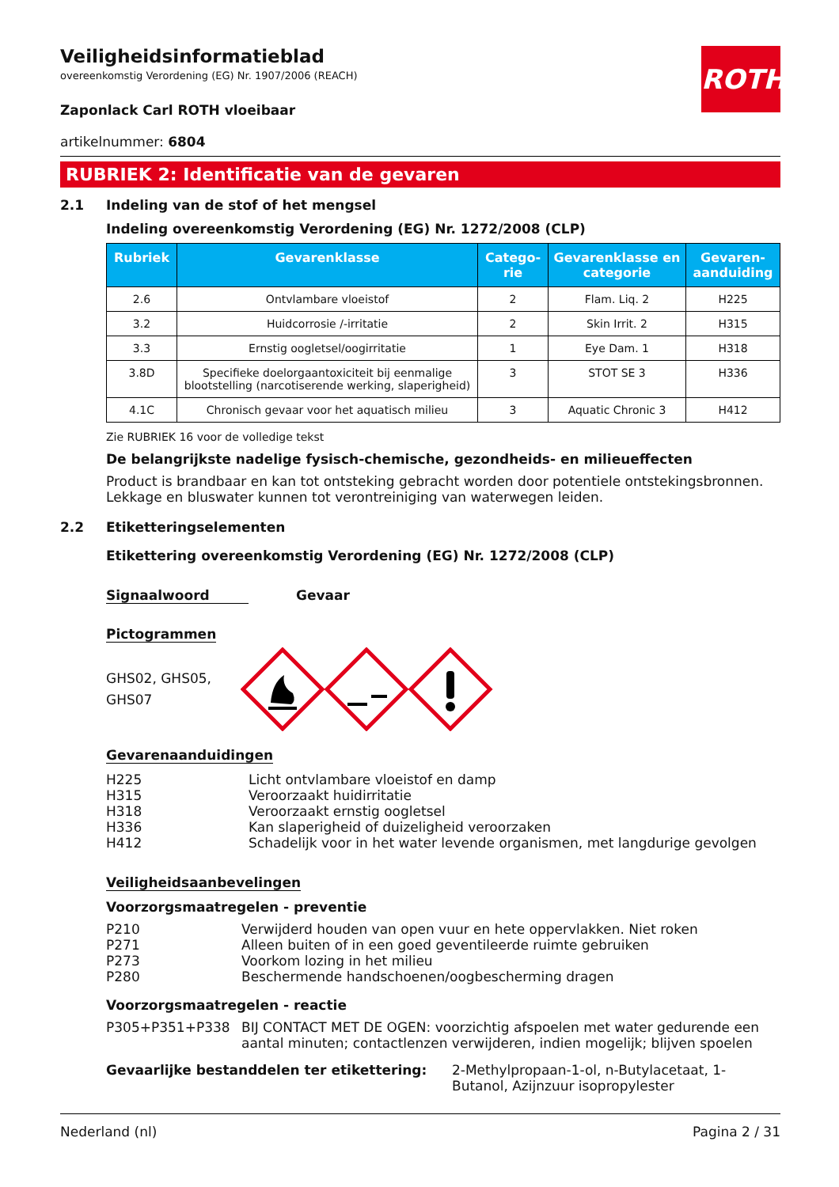ROTH
Veiligheidsinformatieblad
overeenkomstig Verordening (EG) Nr. 1907/2006 (REACH)
Zaponlack Carl ROTH vloeibaar
artikelnummer: 6804
RUBRIEK 2: Identificatie van de gevaren
2.1 Indeling van de stof of het mengsel
Indeling overeenkomstig Verordening (EG) Nr. 1272/2008 (CLP)
| Rubriek | Gevarenklasse | Catego-rie | Gevarenklasse en categorie | Gevaren-aanduiding |
| --- | --- | --- | --- | --- |
| 2.6 | Ontvlambare vloeistof | 2 | Flam. Liq. 2 | H225 |
| 3.2 | Huidcorrosie /-irritatie | 2 | Skin Irrit. 2 | H315 |
| 3.3 | Ernstig oogletsel/oogirritatie | 1 | Eye Dam. 1 | H318 |
| 3.8D | Specifieke doelorgaantoxiciteit bij eenmalige blootstelling (narcotiserende werking, slaperigheid) | 3 | STOT SE 3 | H336 |
| 4.1C | Chronisch gevaar voor het aquatisch milieu | 3 | Aquatic Chronic 3 | H412 |
Zie RUBRIEK 16 voor de volledige tekst
De belangrijkste nadelige fysisch-chemische, gezondheids- en milieueffecten
Product is brandbaar en kan tot ontsteking gebracht worden door potentiele ontstekingsbronnen. Lekkage en bluswater kunnen tot verontreiniging van waterwegen leiden.
2.2 Etiketteringselementen
Etikettering overeenkomstig Verordening (EG) Nr. 1272/2008 (CLP)
Signaalwoord Gevaar
Pictogrammen
GHS02, GHS05, GHS07
Gevarenaanduidingen
H225 Licht ontvlambare vloeistof en damp
H315 Veroorzaakt huidirritatie
H318 Veroorzaakt ernstig oogletsel
H336 Kan slaperigheid of duizeligheid veroorzaken
H412 Schadelijk voor in het water levende organismen, met langdurige gevolgen
Veiligheidsaanbevelingen
Voorzorgsmaatregelen - preventie
P210 Verwijderd houden van open vuur en hete oppervlakken. Niet roken
P271 Alleen buiten of in een goed geventileerde ruimte gebruiken
P273 Voorkom lozing in het milieu
P280 Beschermende handschoenen/oogbescherming dragen
Voorzorgsmaatregelen - reactie
P305+P351+P338 BIJ CONTACT MET DE OGEN: voorzichtig afspoelen met water gedurende een aantal minuten; contactlenzen verwijderen, indien mogelijk; blijven spoelen
Gevaarlijke bestanddelen ter etikettering: 2-Methylpropaan-1-ol, n-Butylacetaat, 1-Butanol, Azijnzuur isopropylester
Nederland (nl) Pagina 2 / 31